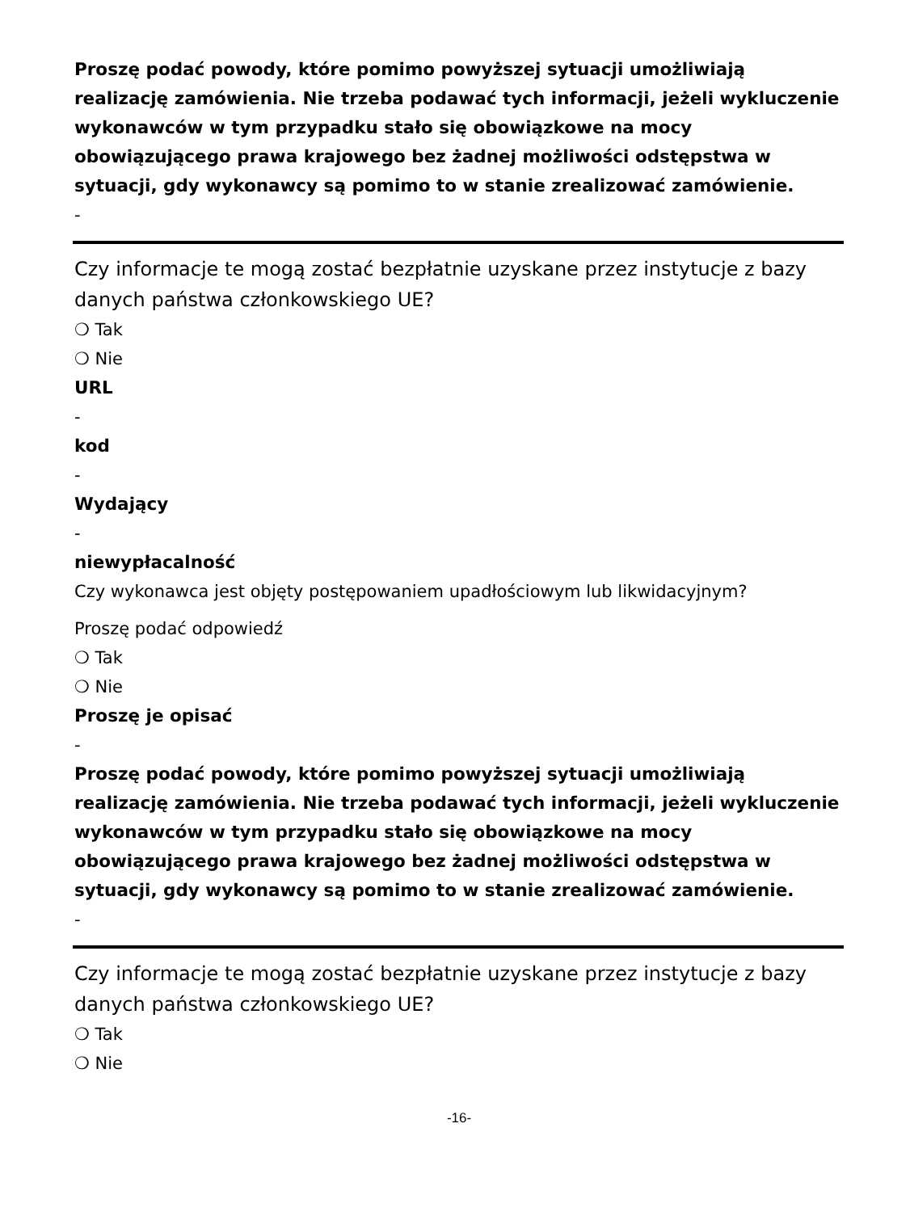Proszę podać powody, które pomimo powyższej sytuacji umożliwiają realizację zamówienia. Nie trzeba podawać tych informacji, jeżeli wykluczenie wykonawców w tym przypadku stało się obowiązkowe na mocy obowiązującego prawa krajowego bez żadnej możliwości odstępstwa w sytuacji, gdy wykonawcy są pomimo to w stanie zrealizować zamówienie.
-
Czy informacje te mogą zostać bezpłatnie uzyskane przez instytucje z bazy danych państwa członkowskiego UE?
❍ Tak
❍ Nie
URL
-
kod
-
Wydający
-
niewypłacalność
Czy wykonawca jest objęty postępowaniem upadłościowym lub likwidacyjnym?
Proszę podać odpowiedź
❍ Tak
❍ Nie
Proszę je opisać
-
Proszę podać powody, które pomimo powyższej sytuacji umożliwiają realizację zamówienia. Nie trzeba podawać tych informacji, jeżeli wykluczenie wykonawców w tym przypadku stało się obowiązkowe na mocy obowiązującego prawa krajowego bez żadnej możliwości odstępstwa w sytuacji, gdy wykonawcy są pomimo to w stanie zrealizować zamówienie.
-
Czy informacje te mogą zostać bezpłatnie uzyskane przez instytucje z bazy danych państwa członkowskiego UE?
❍ Tak
❍ Nie
-16-